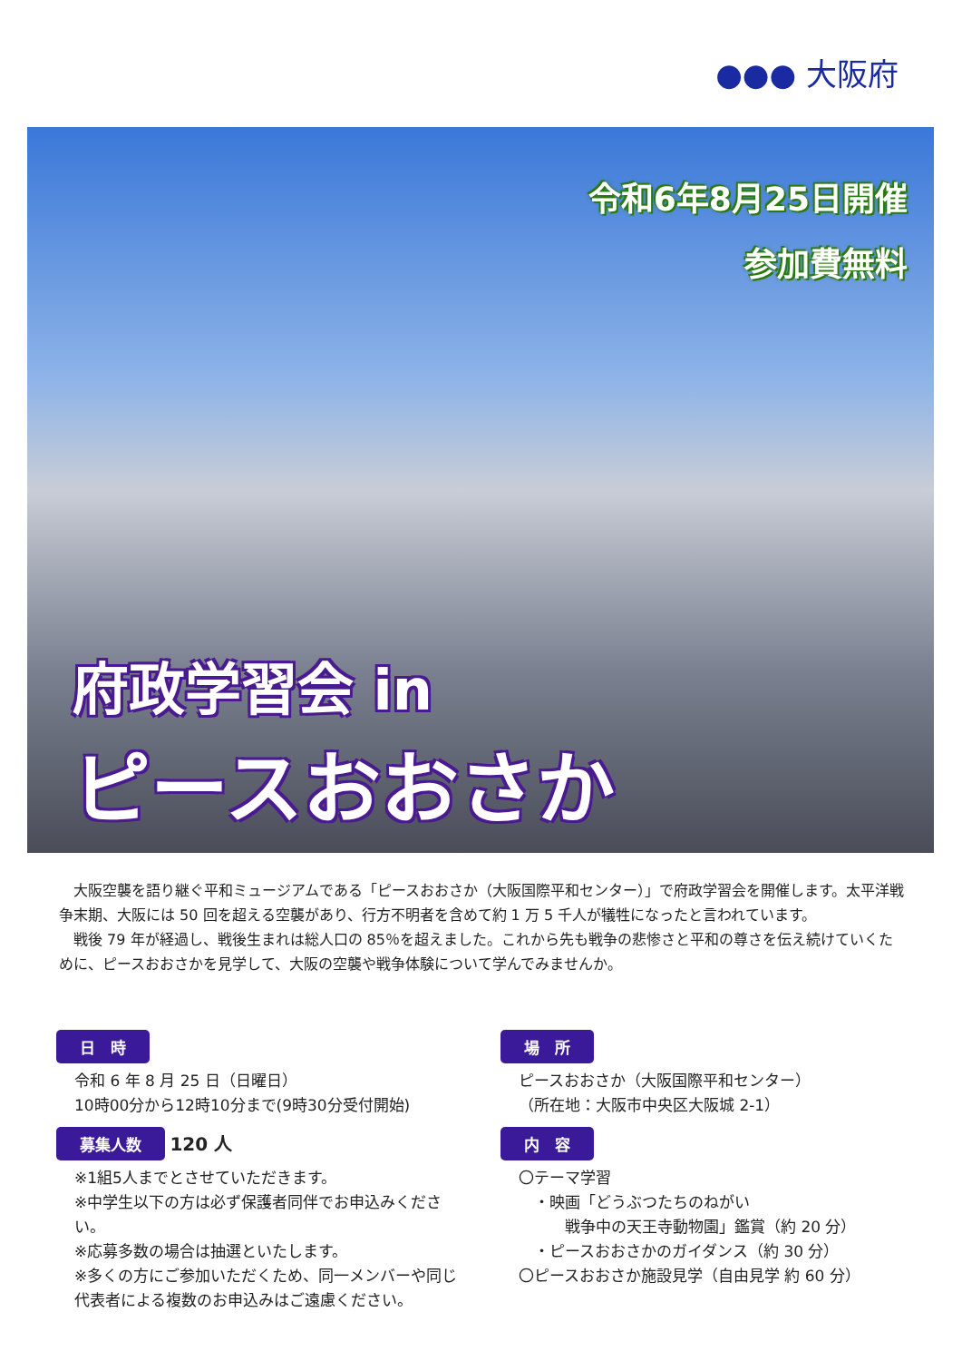●●● 大阪府
令和6年8月25日開催
参加費無料
府政学習会 in
ピースおおさか
大阪空襲を語り継ぐ平和ミュージアムである「ピースおおさか（大阪国際平和センター）」で府政学習会を開催します。太平洋戦争末期、大阪には 50 回を超える空襲があり、行方不明者を含めて約 1 万 5 千人が犠牲になったと言われています。
戦後 79 年が経過し、戦後生まれは総人口の 85％を超えました。これから先も戦争の悲惨さと平和の尊さを伝え続けていくために、ピースおおさかを見学して、大阪の空襲や戦争体験について学んでみませんか。
日　時
令和 6 年 8 月 25 日（日曜日）
10時00分から12時10分まで(9時30分受付開始)
募集人数 120 人
※1組5人までとさせていただきます。
※中学生以下の方は必ず保護者同伴でお申込みください。
※応募多数の場合は抽選といたします。
※多くの方にご参加いただくため、同一メンバーや同じ代表者による複数のお申込みはご遠慮ください。
場　所
ピースおおさか（大阪国際平和センター）
（所在地：大阪市中央区大阪城 2-1）
内　容
〇テーマ学習
　・映画「どうぶつたちのねがい
　　　戦争中の天王寺動物園」鑑賞（約 20 分）
　・ピースおおさかのガイダンス（約 30 分）
〇ピースおおさか施設見学（自由見学 約 60 分）